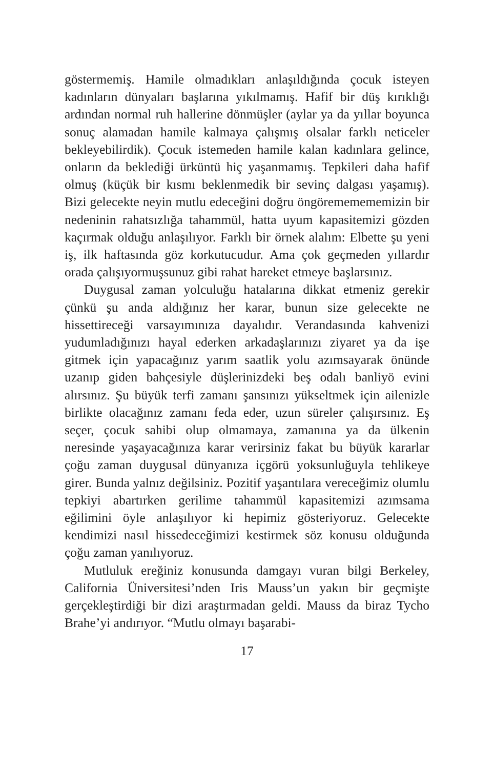göstermemiş. Hamile olmadıkları anlaşıldığında çocuk isteyen kadınların dünyaları başlarına yıkılmamış. Hafif bir düş kırıklığı ardından normal ruh hallerine dönmüşler (aylar ya da yıllar boyunca sonuç alamadan hamile kalmaya çalışmış olsalar farklı neticeler bekleyebilirdik). Çocuk istemeden hamile kalan kadınlara gelince, onların da beklediği ürküntü hiç yaşanmamış. Tepkileri daha hafif olmuş (küçük bir kısmı beklenmedik bir sevinç dalgası yaşamış). Bizi gelecekte neyin mutlu edeceğini doğru öngörememememizin bir nedeninin rahatsızlığa tahammül, hatta uyum kapasitemizi gözden kaçırmak olduğu anlaşılıyor. Farklı bir örnek alalım: Elbette şu yeni iş, ilk haftasında göz korkutucudur. Ama çok geçmeden yıllardır orada çalışıyormuşsunuz gibi rahat hareket etmeye başlarsınız.
Duygusal zaman yolculuğu hatalarına dikkat etmeniz gerekir çünkü şu anda aldığınız her karar, bunun size gelecekte ne hissettireceği varsayımınıza dayalıdır. Verandasında kahvenizi yudumladığınızı hayal ederken arkadaşlarınızı ziyaret ya da işe gitmek için yapacağınız yarım saatlik yolu azımsayarak önünde uzanıp giden bahçesiyle düşlerinizdeki beş odalı banliyö evini alırsınız. Şu büyük terfi zamanı şansınızı yükseltmek için ailenizle birlikte olacağınız zamanı feda eder, uzun süreler çalışırsınız. Eş seçer, çocuk sahibi olup olmamaya, zamanına ya da ülkenin neresinde yaşayacağınıza karar verirsiniz fakat bu büyük kararlar çoğu zaman duygusal dünyanıza içgörü yoksunluğuyla tehlikeye girer. Bunda yalnız değilsiniz. Pozitif yaşantılara vereceğimiz olumlu tepkiyi abartırken gerilime tahammül kapasitemizi azımsama eğilimini öyle anlaşılıyor ki hepimiz gösteriyoruz. Gelecekte kendimizi nasıl hissedeceğimizi kestirmek söz konusu olduğunda çoğu zaman yanılıyoruz.
Mutluluk ereğiniz konusunda damgayı vuran bilgi Berkeley, California Üniversitesi’nden Iris Mauss’un yakın bir geçmişte gerçekleştirdiği bir dizi araştırmadan geldi. Mauss da biraz Tycho Brahe’yi andırıyor. “Mutlu olmayı başarabi-
17